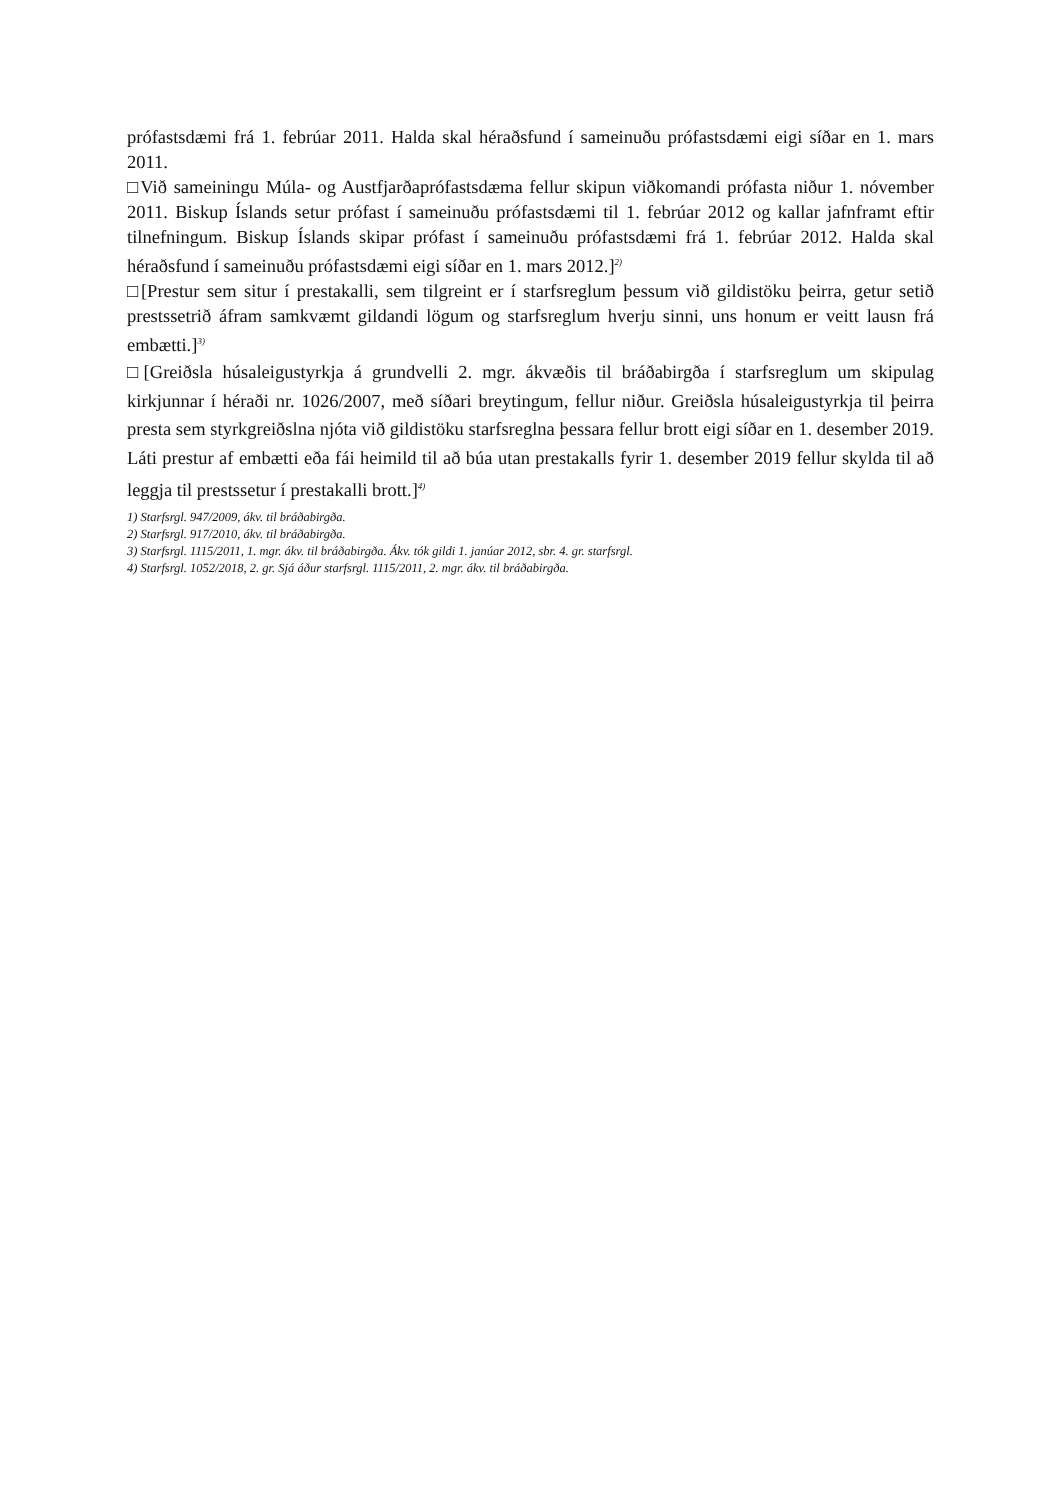prófastsdæmi frá 1. febrúar 2011. Halda skal héraðsfund í sameinuðu prófastsdæmi eigi síðar en 1. mars 2011.
□Við sameiningu Múla- og Austfjarðaprófastsdæma fellur skipun viðkomandi prófasta niður 1. nóvember 2011. Biskup Íslands setur prófast í sameinuðu prófastsdæmi til 1. febrúar 2012 og kallar jafnframt eftir tilnefningum. Biskup Íslands skipar prófast í sameinuðu prófastsdæmi frá 1. febrúar 2012. Halda skal héraðsfund í sameinuðu prófastsdæmi eigi síðar en 1. mars 2012.]<sup>2)</sup>
□[Prestur sem situr í prestakalli, sem tilgreint er í starfsreglum þessum við gildistöku þeirra, getur setið prestssetrið áfram samkvæmt gildandi lögum og starfsreglum hverju sinni, uns honum er veitt lausn frá embætti.]<sup>3)</sup>
□[Greiðsla húsaleigustyrkja á grundvelli 2. mgr. ákvæðis til bráðabirgða í starfsreglum um skipulag kirkjunnar í héraði nr. 1026/2007, með síðari breytingum, fellur niður. Greiðsla húsaleigustyrkja til þeirra presta sem styrkgreiðslna njóta við gildistöku starfsreglna þessara fellur brott eigi síðar en 1. desember 2019. Láti prestur af embætti eða fái heimild til að búa utan prestakalls fyrir 1. desember 2019 fellur skylda til að leggja til prestssetur í prestakalli brott.]<sup>4)</sup>
1) Starfsrgl. 947/2009, ákv. til bráðabirgða.
2) Starfsrgl. 917/2010, ákv. til bráðabirgða.
3) Starfsrgl. 1115/2011, 1. mgr. ákv. til bráðabirgða. Ákv. tók gildi 1. janúar 2012, sbr. 4. gr. starfsrgl.
4) Starfsrgl. 1052/2018, 2. gr. Sjá áður starfsrgl. 1115/2011, 2. mgr. ákv. til bráðabirgða.